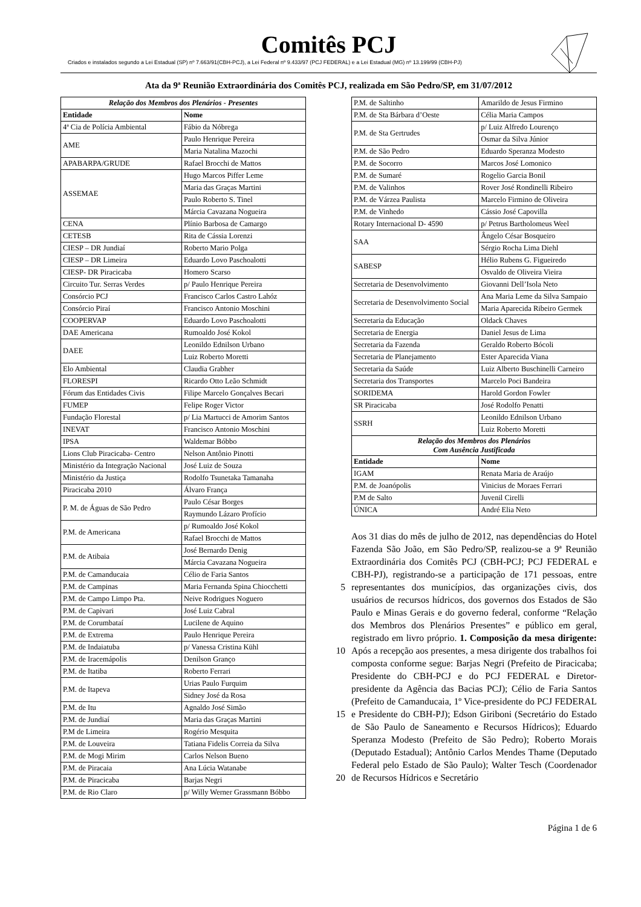Comitês PCJ
Criados e instalados segundo a Lei Estadual (SP) nº 7.663/91(CBH-PCJ), a Lei Federal nº 9.433/97 (PCJ FEDERAL) e a Lei Estadual (MG) nº 13.199/99 (CBH-PJ)
Ata da 9ª Reunião Extraordinária dos Comitês PCJ, realizada em São Pedro/SP, em 31/07/2012
| Relação dos Membros dos Plenários - Presentes | |
| Entidade | Nome |
| 4ª Cia de Polícia Ambiental | Fábio da Nóbrega |
| AME | Paulo Henrique Pereira |
| | Maria Natalina Mazochi |
| APABARPA/GRUDE | Rafael Brocchi de Mattos |
| ASSEMAE | Hugo Marcos Piffer Leme |
| | Maria das Graças Martini |
| | Paulo Roberto S. Tinel |
| | Márcia Cavazana Nogueira |
| CENA | Plínio Barbosa de Camargo |
| CETESB | Rita de Cássia Lorenzi |
| CIESP – DR Jundiaí | Roberto Mario Polga |
| CIESP – DR Limeira | Eduardo Lovo Paschoalotti |
| CIESP- DR Piracicaba | Homero Scarso |
| Circuito Tur. Serras Verdes | p/ Paulo Henrique Pereira |
| Consórcio PCJ | Francisco Carlos Castro Lahóz |
| Consórcio Piraí | Francisco Antonio Moschini |
| COOPERVAP | Eduardo Lovo Paschoalotti |
| DAE Americana | Rumoaldo José Kokol |
| DAEE | Leonildo Ednilson Urbano |
| | Luiz Roberto Moretti |
| Elo Ambiental | Claudia Grabher |
| FLORESPI | Ricardo Otto Leão Schmidt |
| Fórum das Entidades Civis | Filipe Marcelo Gonçalves Becari |
| FUMEP | Felipe Roger Victor |
| Fundação Florestal | p/ Lia Martucci de Amorim Santos |
| INEVAT | Francisco Antonio Moschini |
| IPSA | Waldemar Bóbbo |
| Lions Club Piracicaba- Centro | Nelson Antônio Pinotti |
| Ministério da Integração Nacional | José Luiz de Souza |
| Ministério da Justiça | Rodolfo Tsunetaka Tamanaha |
| Piracicaba 2010 | Álvaro França |
| P. M. de Águas de São Pedro | Paulo César Borges |
| | Raymundo Lázaro Profício |
| P.M. de Americana | p/ Rumoaldo José Kokol |
| | Rafael Brocchi de Mattos |
| P.M. de Atibaia | José Bernardo Denig |
| | Márcia Cavazana Nogueira |
| P.M. de Camanducaia | Célio de Faria Santos |
| P.M. de Campinas | Maria Fernanda Spina Chiocchetti |
| P.M. de Campo Limpo Pta. | Neive Rodrigues Noguero |
| P.M. de Capivari | José Luiz Cabral |
| P.M. de Corumbataí | Lucilene de Aquino |
| P.M. de Extrema | Paulo Henrique Pereira |
| P.M. de Indaiatuba | p/ Vanessa Cristina Kühl |
| P.M. de Iracemápolis | Denilson Granço |
| P.M. de Itatiba | Roberto Ferrari |
| P.M. de Itapeva | Urias Paulo Furquim |
| | Sidney José da Rosa |
| P.M. de Itu | Agnaldo José Simão |
| P.M. de Jundiaí | Maria das Graças Martini |
| P.M de Limeira | Rogério Mesquita |
| P.M. de Louveira | Tatiana Fidelis Correia da Silva |
| P.M. de Mogi Mirim | Carlos Nelson Bueno |
| P.M. de Piracaia | Ana Lúcia Watanabe |
| P.M. de Piracicaba | Barjas Negri |
| P.M. de Rio Claro | p/ Willy Werner Grassmann Bóbbo |
| P.M. de Saltinho | Amarildo de Jesus Firmino |
| P.M. de Sta Bárbara d’Oeste | Célia Maria Campos |
| P.M. de Sta Gertrudes | p/ Luiz Alfredo Lourenço |
| | Osmar da Silva Júnior |
| P.M. de São Pedro | Eduardo Speranza Modesto |
| P.M. de Socorro | Marcos José Lomonico |
| P.M. de Sumaré | Rogelio Garcia Bonil |
| P.M. de Valinhos | Rover José Rondinelli Ribeiro |
| P.M. de Várzea Paulista | Marcelo Firmino de Oliveira |
| P.M. de Vinhedo | Cássio José Capovilla |
| Rotary Internacional D- 4590 | p/ Petrus Bartholomeus Weel |
| SAA | Ângelo César Bosqueiro |
| | Sérgio Rocha Lima Diehl |
| SABESP | Hélio Rubens G. Figueiredo |
| | Osvaldo de Oliveira Vieira |
| Secretaria de Desenvolvimento | Giovanni Dell’Isola Neto |
| Secretaria de Desenvolvimento Social | Ana Maria Leme da Silva Sampaio |
| | Maria Aparecida Ribeiro Germek |
| Secretaria da Educação | Oldack Chaves |
| Secretaria de Energia | Daniel Jesus de Lima |
| Secretaria da Fazenda | Geraldo Roberto Bócoli |
| Secretaria de Planejamento | Ester Aparecida Viana |
| Secretaria da Saúde | Luiz Alberto Buschinelli Carneiro |
| Secretaria dos Transportes | Marcelo Poci Bandeira |
| SORIDEMA | Harold Gordon Fowler |
| SR Piracicaba | José Rodolfo Penatti |
| SSRH | Leonildo Ednilson Urbano |
| | Luiz Roberto Moretti |
| Relação dos Membros dos Plenários Com Ausência Justificada | |
| Entidade | Nome |
| IGAM | Renata Maria de Araújo |
| P.M. de Joanópolis | Vinicius de Moraes Ferrari |
| P.M de Salto | Juvenil Cirelli |
| ÚNICA | André Elia Neto |
5
10
15
20
Aos 31 dias do mês de julho de 2012, nas dependências do Hotel Fazenda São João, em São Pedro/SP, realizou-se a 9ª Reunião Extraordinária dos Comitês PCJ (CBH-PCJ; PCJ FEDERAL e CBH-PJ), registrando-se a participação de 171 pessoas, entre representantes dos municípios, das organizações civis, dos usuários de recursos hídricos, dos governos dos Estados de São Paulo e Minas Gerais e do governo federal, conforme “Relação dos Membros dos Plenários Presentes” e público em geral, registrado em livro próprio. 1. Composição da mesa dirigente: Após a recepção aos presentes, a mesa dirigente dos trabalhos foi composta conforme segue: Barjas Negri (Prefeito de Piracicaba; Presidente do CBH-PCJ e do PCJ FEDERAL e Diretor-presidente da Agência das Bacias PCJ); Célio de Faria Santos (Prefeito de Camanducaia, 1º Vice-presidente do PCJ FEDERAL e Presidente do CBH-PJ); Edson Giriboni (Secretário do Estado de São Paulo de Saneamento e Recursos Hídricos); Eduardo Speranza Modesto (Prefeito de São Pedro); Roberto Morais (Deputado Estadual); Antônio Carlos Mendes Thame (Deputado Federal pelo Estado de São Paulo); Walter Tesch (Coordenador de Recursos Hídricos e Secretário
Página 1 de 6